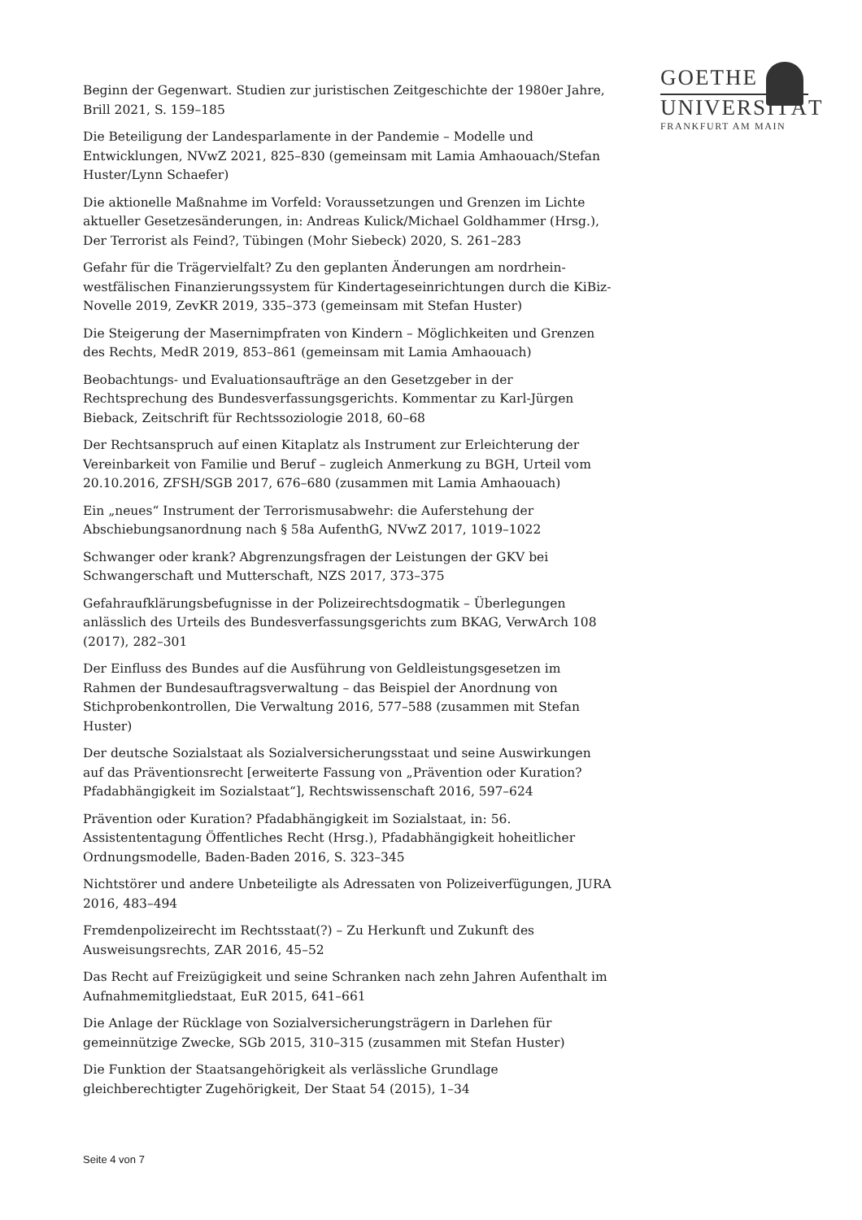GOETHE
UNIVERSITÄT
FRANKFURT AM MAIN
Beginn der Gegenwart. Studien zur juristischen Zeitgeschichte der 1980er Jahre, Brill 2021, S. 159–185
Die Beteiligung der Landesparlamente in der Pandemie – Modelle und Entwicklungen, NVwZ 2021, 825–830 (gemeinsam mit Lamia Amhaouach/Stefan Huster/Lynn Schaefer)
Die aktionelle Maßnahme im Vorfeld: Voraussetzungen und Grenzen im Lichte aktueller Gesetzesänderungen, in: Andreas Kulick/Michael Goldhammer (Hrsg.), Der Terrorist als Feind?, Tübingen (Mohr Siebeck) 2020, S. 261–283
Gefahr für die Trägervielfalt? Zu den geplanten Änderungen am nordrhein-westfälischen Finanzierungssystem für Kindertageseinrichtungen durch die KiBiz-Novelle 2019, ZevKR 2019, 335–373 (gemeinsam mit Stefan Huster)
Die Steigerung der Masernimpfraten von Kindern – Möglichkeiten und Grenzen des Rechts, MedR 2019, 853–861 (gemeinsam mit Lamia Amhaouach)
Beobachtungs- und Evaluationsaufträge an den Gesetzgeber in der Rechtsprechung des Bundesverfassungsgerichts. Kommentar zu Karl-Jürgen Bieback, Zeitschrift für Rechtssoziologie 2018, 60–68
Der Rechtsanspruch auf einen Kitaplatz als Instrument zur Erleichterung der Vereinbarkeit von Familie und Beruf – zugleich Anmerkung zu BGH, Urteil vom 20.10.2016, ZFSH/SGB 2017, 676–680 (zusammen mit Lamia Amhaouach)
Ein „neues“ Instrument der Terrorismusabwehr: die Auferstehung der Abschiebungsanordnung nach § 58a AufenthG, NVwZ 2017, 1019–1022
Schwanger oder krank? Abgrenzungsfragen der Leistungen der GKV bei Schwangerschaft und Mutterschaft, NZS 2017, 373–375
Gefahraufklärungsbefugnisse in der Polizeirechtsdogmatik – Überlegungen anlässlich des Urteils des Bundesverfassungsgerichts zum BKAG, VerwArch 108 (2017), 282–301
Der Einfluss des Bundes auf die Ausführung von Geldleistungsgesetzen im Rahmen der Bundesauftragsverwaltung – das Beispiel der Anordnung von Stichprobenkontrollen, Die Verwaltung 2016, 577–588 (zusammen mit Stefan Huster)
Der deutsche Sozialstaat als Sozialversicherungsstaat und seine Auswirkungen auf das Präventionsrecht [erweiterte Fassung von „Prävention oder Kuration? Pfadabhängigkeit im Sozialstaat“], Rechtswissenschaft 2016, 597–624
Prävention oder Kuration? Pfadabhängigkeit im Sozialstaat, in: 56. Assistententagung Öffentliches Recht (Hrsg.), Pfadabhängigkeit hoheitlicher Ordnungsmodelle, Baden-Baden 2016, S. 323–345
Nichtstörer und andere Unbeteiligte als Adressaten von Polizeiverfügungen, JURA 2016, 483–494
Fremdenpolizeirecht im Rechtsstaat(?) – Zu Herkunft und Zukunft des Ausweisungsrechts, ZAR 2016, 45–52
Das Recht auf Freizügigkeit und seine Schranken nach zehn Jahren Aufenthalt im Aufnahmemitgliedstaat, EuR 2015, 641–661
Die Anlage der Rücklage von Sozialversicherungsträgern in Darlehen für gemeinnützige Zwecke, SGb 2015, 310–315 (zusammen mit Stefan Huster)
Die Funktion der Staatsangehörigkeit als verlässliche Grundlage gleichberechtigter Zugehörigkeit, Der Staat 54 (2015), 1–34
Seite 4 von 7